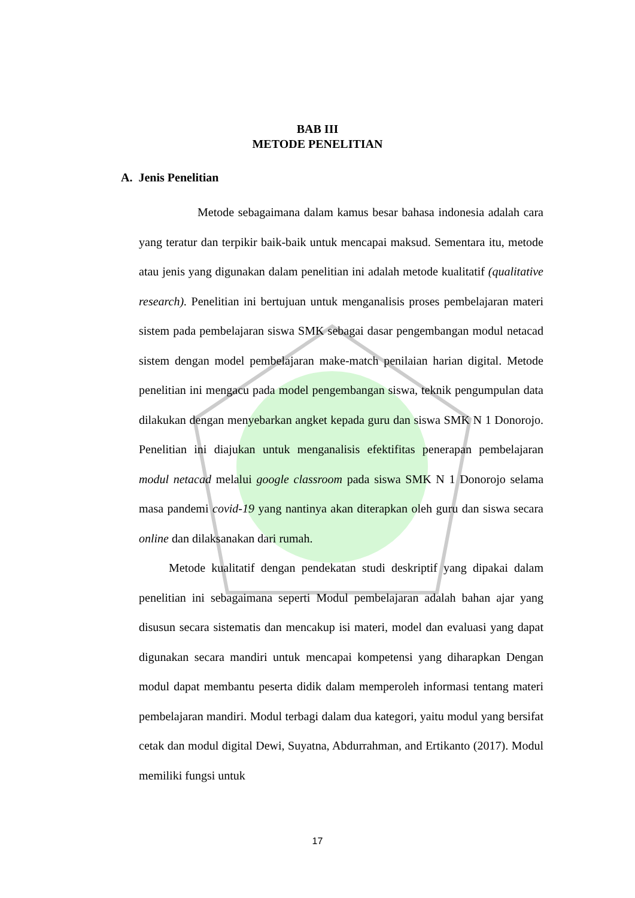BAB III
METODE PENELITIAN
A. Jenis Penelitian
Metode sebagaimana dalam kamus besar bahasa indonesia adalah cara yang teratur dan terpikir baik-baik untuk mencapai maksud. Sementara itu, metode atau jenis yang digunakan dalam penelitian ini adalah metode kualitatif (qualitative research). Penelitian ini bertujuan untuk menganalisis proses pembelajaran materi sistem pada pembelajaran siswa SMK sebagai dasar pengembangan modul netacad sistem dengan model pembelajaran make-match penilaian harian digital. Metode penelitian ini mengacu pada model pengembangan siswa, teknik pengumpulan data dilakukan dengan menyebarkan angket kepada guru dan siswa SMK N 1 Donorojo. Penelitian ini diajukan untuk menganalisis efektifitas penerapan pembelajaran modul netacad melalui google classroom pada siswa SMK N 1 Donorojo selama masa pandemi covid-19 yang nantinya akan diterapkan oleh guru dan siswa secara online dan dilaksanakan dari rumah.
Metode kualitatif dengan pendekatan studi deskriptif yang dipakai dalam penelitian ini sebagaimana seperti Modul pembelajaran adalah bahan ajar yang disusun secara sistematis dan mencakup isi materi, model dan evaluasi yang dapat digunakan secara mandiri untuk mencapai kompetensi yang diharapkan Dengan modul dapat membantu peserta didik dalam memperoleh informasi tentang materi pembelajaran mandiri. Modul terbagi dalam dua kategori, yaitu modul yang bersifat cetak dan modul digital Dewi, Suyatna, Abdurrahman, and Ertikanto (2017). Modul memiliki fungsi untuk
17